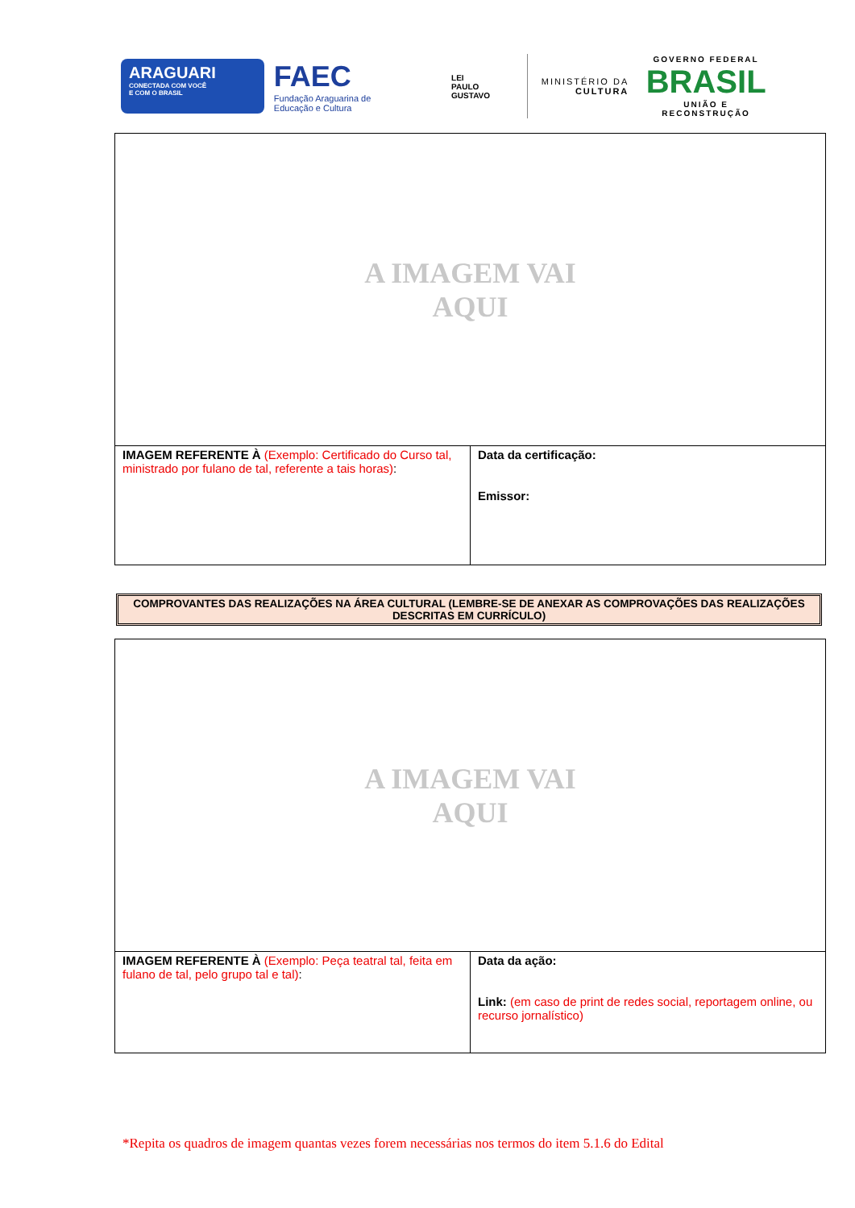ARAGUARI
CONECTADA COM VOCÊ
E COM O BRASIL
FAEC
Fundação Araguarina de Educação e Cultura
LEI
PAULO
GUSTAVO
MINISTÉRIO DA CULTURA
GOVERNO FEDERAL
BRASIL
UNIÃO E RECONSTRUÇÃO
| A IMAGEM VAI AQUI | |
| IMAGEM REFERENTE À (Exemplo: Certificado do Curso tal, ministrado por fulano de tal, referente a tais horas) : | Data da certificação: Emissor: |
COMPROVANTES DAS REALIZAÇÕES NA ÁREA CULTURAL (LEMBRE-SE DE ANEXAR AS COMPROVAÇÕES DAS REALIZAÇÕES DESCRITAS EM CURRÍCULO)
| A IMAGEM VAI AQUI | |
| IMAGEM REFERENTE À (Exemplo: Peça teatral tal, feita em fulano de tal, pelo grupo tal e tal) : | Data da ação: Link: (em caso de print de redes social, reportagem online, ou recurso jornalístico) |
*Repita os quadros de imagem quantas vezes forem necessárias nos termos do item 5.1.6 do Edital